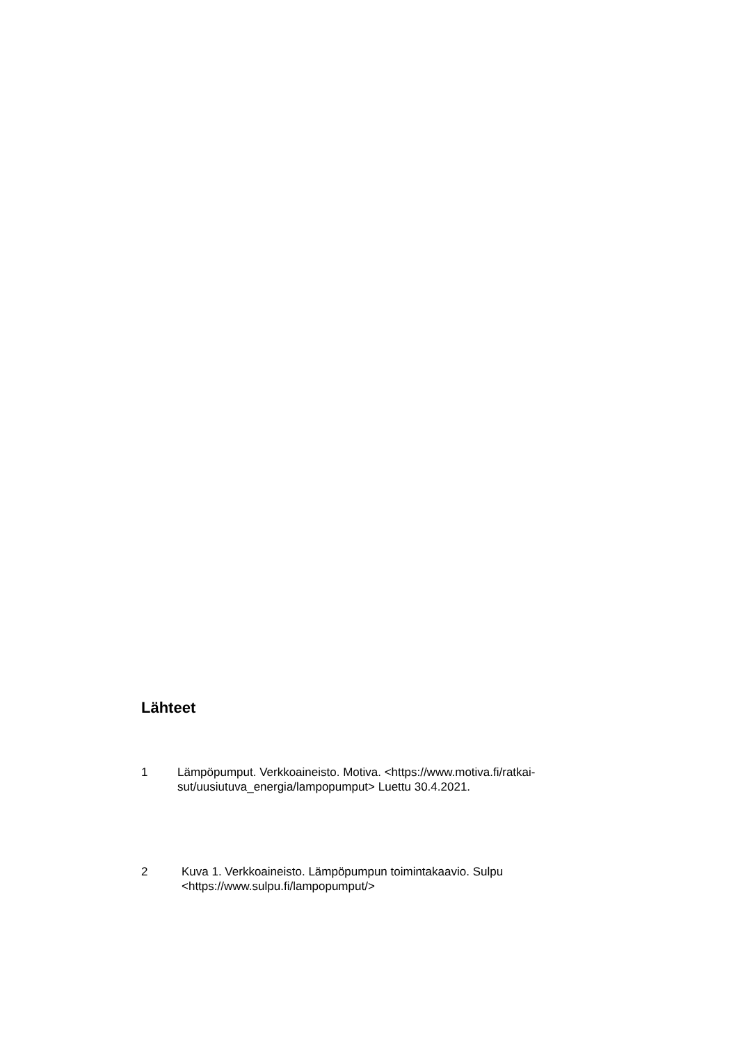Lähteet
1 Lämpöpumput. Verkkoaineisto. Motiva. <https://www.motiva.fi/ratkai-sut/uusiutuva_energia/lampopumput> Luettu 30.4.2021.
2 Kuva 1. Verkkoaineisto. Lämpöpumpun toimintakaavio. Sulpu
<https://www.sulpu.fi/lampopumput/>